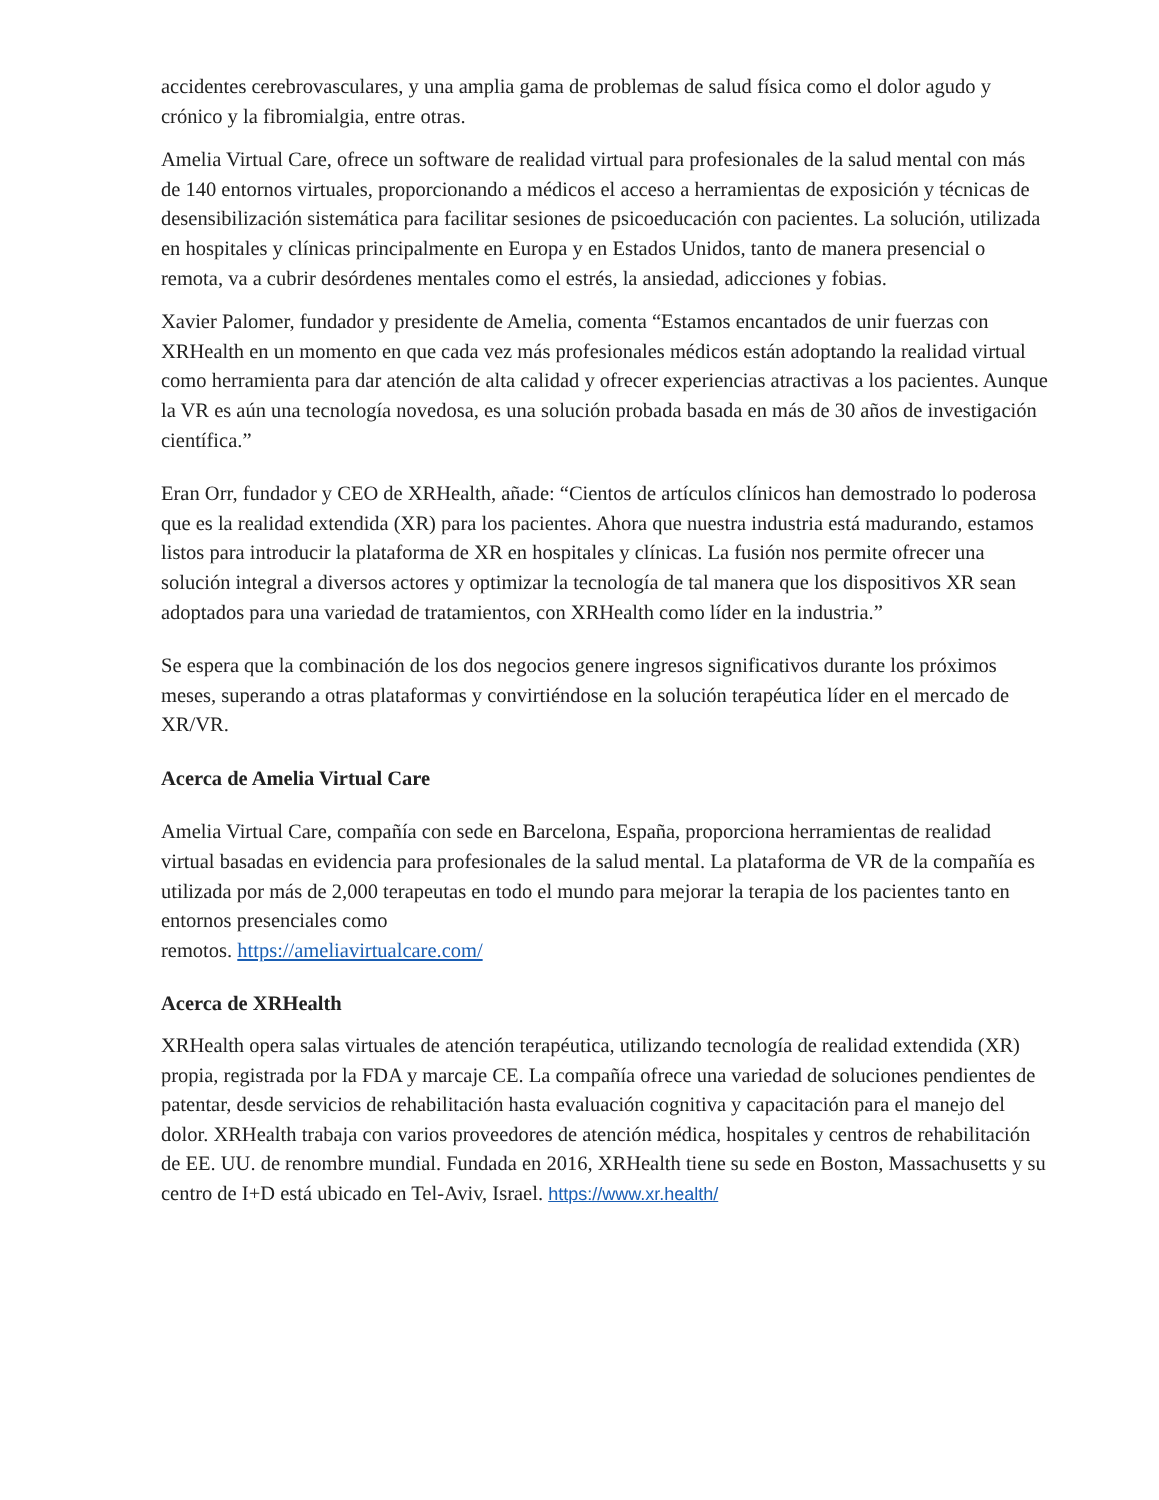accidentes cerebrovasculares, y una amplia gama de problemas de salud física como el dolor agudo y crónico y la fibromialgia, entre otras.
Amelia Virtual Care, ofrece un software de realidad virtual para profesionales de la salud mental con más de 140 entornos virtuales, proporcionando a médicos el acceso a herramientas de exposición y técnicas de desensibilización sistemática para facilitar sesiones de psicoeducación con pacientes. La solución, utilizada en hospitales y clínicas principalmente en Europa y en Estados Unidos, tanto de manera presencial o remota, va a cubrir desórdenes mentales como el estrés, la ansiedad, adicciones y fobias.
Xavier Palomer, fundador y presidente de Amelia, comenta “Estamos encantados de unir fuerzas con XRHealth en un momento en que cada vez más profesionales médicos están adoptando la realidad virtual como herramienta para dar atención de alta calidad y ofrecer experiencias atractivas a los pacientes. Aunque la VR es aún una tecnología novedosa, es una solución probada basada en más de 30 años de investigación científica.”
Eran Orr, fundador y CEO de XRHealth, añade: “Cientos de artículos clínicos han demostrado lo poderosa que es la realidad extendida (XR) para los pacientes. Ahora que nuestra industria está madurando, estamos listos para introducir la plataforma de XR en hospitales y clínicas. La fusión nos permite ofrecer una solución integral a diversos actores y optimizar la tecnología de tal manera que los dispositivos XR sean adoptados para una variedad de tratamientos, con XRHealth como líder en la industria.”
Se espera que la combinación de los dos negocios genere ingresos significativos durante los próximos meses, superando a otras plataformas y convirtiéndose en la solución terapéutica líder en el mercado de XR/VR.
Acerca de Amelia Virtual Care
Amelia Virtual Care, compañía con sede en Barcelona, España, proporciona herramientas de realidad virtual basadas en evidencia para profesionales de la salud mental. La plataforma de VR de la compañía es utilizada por más de 2,000 terapeutas en todo el mundo para mejorar la terapia de los pacientes tanto en entornos presenciales como
remotos. https://ameliavirtualcare.com/
Acerca de XRHealth
XRHealth opera salas virtuales de atención terapéutica, utilizando tecnología de realidad extendida (XR) propia, registrada por la FDA y marcaje CE. La compañía ofrece una variedad de soluciones pendientes de patentar, desde servicios de rehabilitación hasta evaluación cognitiva y capacitación para el manejo del dolor. XRHealth trabaja con varios proveedores de atención médica, hospitales y centros de rehabilitación de EE. UU. de renombre mundial. Fundada en 2016, XRHealth tiene su sede en Boston, Massachusetts y su centro de I+D está ubicado en Tel-Aviv, Israel. https://www.xr.health/